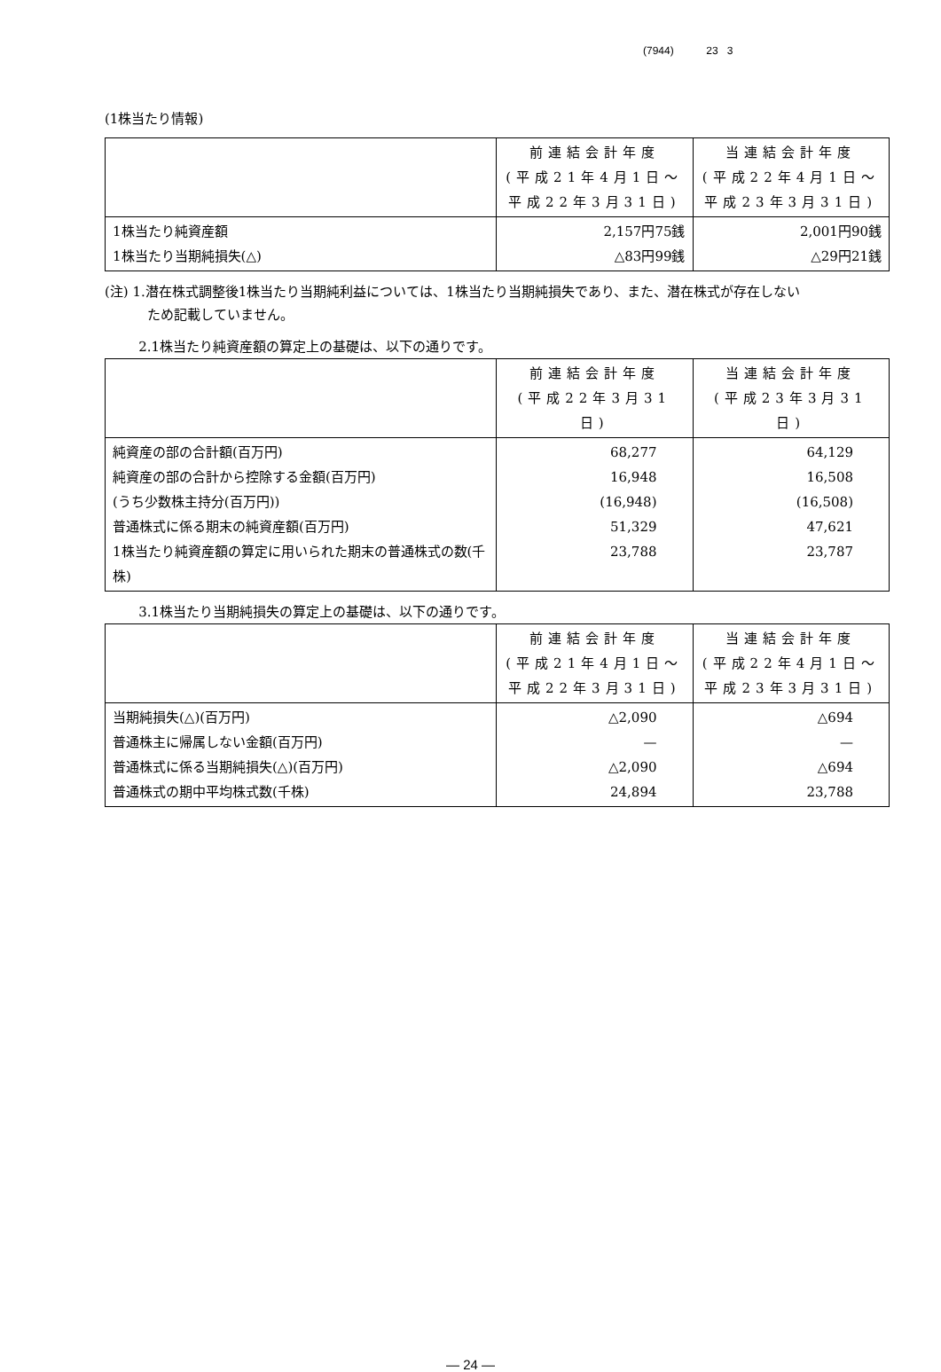(7944) 23 3
(1株当たり情報)
| | 前連結会計年度 (平成21年4月1日～ 平成22年3月31日) | 当連結会計年度 (平成22年4月1日～ 平成23年3月31日) |
| --- | --- | --- |
| 1株当たり純資産額 1株当たり当期純損失(△) | 2,157円75銭 △83円99銭 | 2,001円90銭 △29円21銭 |
(注) 1.潜在株式調整後1株当たり当期純利益については、1株当たり当期純損失であり、また、潜在株式が存在しない
ため記載していません。
2.1株当たり純資産額の算定上の基礎は、以下の通りです。
| | 前連結会計年度 (平成22年3月31日) | 当連結会計年度 (平成23年3月31日) |
| --- | --- | --- |
| 純資産の部の合計額(百万円) 純資産の部の合計から控除する金額(百万円) (うち少数株主持分(百万円)) 普通株式に係る期末の純資産額(百万円) 1株当たり純資産額の算定に用いられた期末の普通株式の数(千株) | 68,277 16,948 (16,948) 51,329 23,788 | 64,129 16,508 (16,508) 47,621 23,787 |
3.1株当たり当期純損失の算定上の基礎は、以下の通りです。
| | 前連結会計年度 (平成21年4月1日～ 平成22年3月31日) | 当連結会計年度 (平成22年4月1日～ 平成23年3月31日) |
| --- | --- | --- |
| 当期純損失(△)(百万円) 普通株主に帰属しない金額(百万円) 普通株式に係る当期純損失(△)(百万円) 普通株式の期中平均株式数(千株) | △2,090 — △2,090 24,894 | △694 — △694 23,788 |
― 24 ―